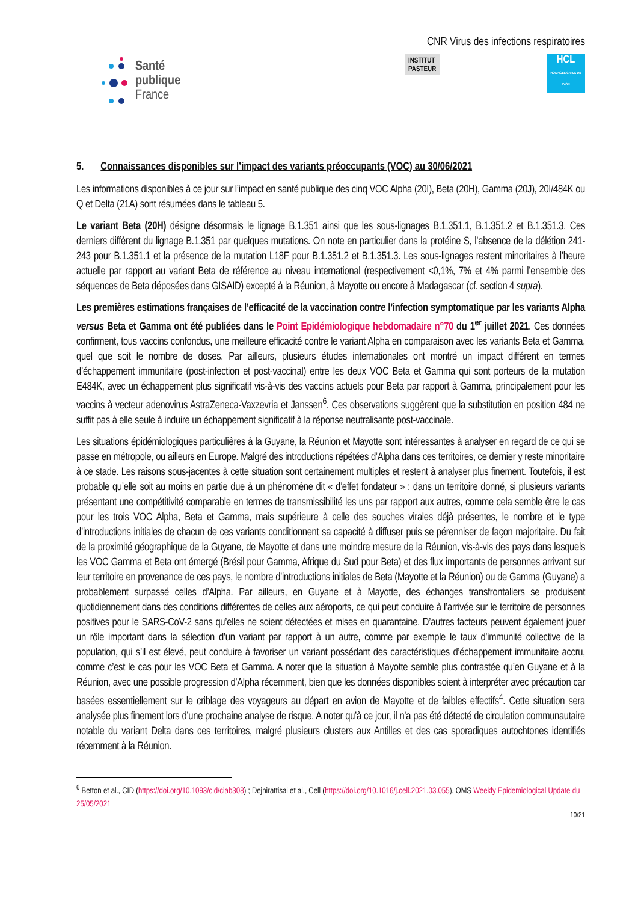Santé
publique
France
CNR Virus des infections respiratoires
INSTITUT
PASTEUR
HCL
HOSPICES CIVILS DE LYON
5. Connaissances disponibles sur l’impact des variants préoccupants (VOC) au 30/06/2021
Les informations disponibles à ce jour sur l’impact en santé publique des cinq VOC Alpha (20I), Beta (20H), Gamma (20J), 20I/484K ou Q et Delta (21A) sont résumées dans le tableau 5.
Le variant Beta (20H) désigne désormais le lignage B.1.351 ainsi que les sous-lignages B.1.351.1, B.1.351.2 et B.1.351.3. Ces derniers diffèrent du lignage B.1.351 par quelques mutations. On note en particulier dans la protéine S, l’absence de la délétion 241-243 pour B.1.351.1 et la présence de la mutation L18F pour B.1.351.2 et B.1.351.3. Les sous-lignages restent minoritaires à l’heure actuelle par rapport au variant Beta de référence au niveau international (respectivement <0,1%, 7% et 4% parmi l’ensemble des séquences de Beta déposées dans GISAID) excepté à la Réunion, à Mayotte ou encore à Madagascar (cf. section 4 supra).
Les premières estimations françaises de l’efficacité de la vaccination contre l’infection symptomatique par les variants Alpha versus Beta et Gamma ont été publiées dans le Point Epidémiologique hebdomadaire n°70 du 1<sup>er</sup> juillet 2021. Ces données confirment, tous vaccins confondus, une meilleure efficacité contre le variant Alpha en comparaison avec les variants Beta et Gamma, quel que soit le nombre de doses. Par ailleurs, plusieurs études internationales ont montré un impact différent en termes d’échappement immunitaire (post-infection et post-vaccinal) entre les deux VOC Beta et Gamma qui sont porteurs de la mutation E484K, avec un échappement plus significatif vis-à-vis des vaccins actuels pour Beta par rapport à Gamma, principalement pour les vaccins à vecteur adenovirus AstraZeneca-Vaxzevria et Janssen<sup>6</sup>. Ces observations suggèrent que la substitution en position 484 ne suffit pas à elle seule à induire un échappement significatif à la réponse neutralisante post-vaccinale.
Les situations épidémiologiques particulières à la Guyane, la Réunion et Mayotte sont intéressantes à analyser en regard de ce qui se passe en métropole, ou ailleurs en Europe. Malgré des introductions répétées d’Alpha dans ces territoires, ce dernier y reste minoritaire à ce stade. Les raisons sous-jacentes à cette situation sont certainement multiples et restent à analyser plus finement. Toutefois, il est probable qu’elle soit au moins en partie due à un phénomène dit « d’effet fondateur » : dans un territoire donné, si plusieurs variants présentant une compétitivité comparable en termes de transmissibilité les uns par rapport aux autres, comme cela semble être le cas pour les trois VOC Alpha, Beta et Gamma, mais supérieure à celle des souches virales déjà présentes, le nombre et le type d’introductions initiales de chacun de ces variants conditionnent sa capacité à diffuser puis se pérenniser de façon majoritaire. Du fait de la proximité géographique de la Guyane, de Mayotte et dans une moindre mesure de la Réunion, vis-à-vis des pays dans lesquels les VOC Gamma et Beta ont émergé (Brésil pour Gamma, Afrique du Sud pour Beta) et des flux importants de personnes arrivant sur leur territoire en provenance de ces pays, le nombre d’introductions initiales de Beta (Mayotte et la Réunion) ou de Gamma (Guyane) a probablement surpassé celles d’Alpha. Par ailleurs, en Guyane et à Mayotte, des échanges transfrontaliers se produisent quotidiennement dans des conditions différentes de celles aux aéroports, ce qui peut conduire à l’arrivée sur le territoire de personnes positives pour le SARS-CoV-2 sans qu’elles ne soient détectées et mises en quarantaine. D’autres facteurs peuvent également jouer un rôle important dans la sélection d’un variant par rapport à un autre, comme par exemple le taux d’immunité collective de la population, qui s’il est élevé, peut conduire à favoriser un variant possédant des caractéristiques d’échappement immunitaire accru, comme c’est le cas pour les VOC Beta et Gamma. A noter que la situation à Mayotte semble plus contrastée qu’en Guyane et à la Réunion, avec une possible progression d’Alpha récemment, bien que les données disponibles soient à interpréter avec précaution car basées essentiellement sur le criblage des voyageurs au départ en avion de Mayotte et de faibles effectifs<sup>4</sup>. Cette situation sera analysée plus finement lors d’une prochaine analyse de risque. A noter qu’à ce jour, il n’a pas été détecté de circulation communautaire notable du variant Delta dans ces territoires, malgré plusieurs clusters aux Antilles et des cas sporadiques autochtones identifiés récemment à la Réunion.
<sup>6</sup> Betton et al., CID (https://doi.org/10.1093/cid/ciab308) ; Dejnirattisai et al., Cell (https://doi.org/10.1016/j.cell.2021.03.055), OMS Weekly Epidemiological Update du 25/05/2021
10/21